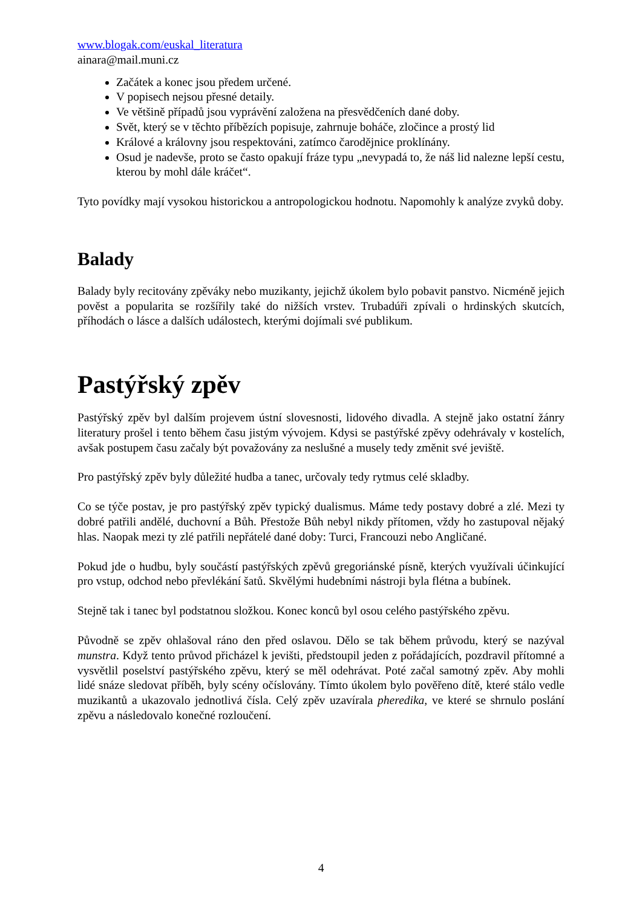www.blogak.com/euskal_literatura
ainara@mail.muni.cz
Začátek a konec jsou předem určené.
V popisech nejsou přesné detaily.
Ve většině případů jsou vyprávění založena na přesvědčeních dané doby.
Svět, který se v těchto příbězích popisuje, zahrnuje boháče, zločince a prostý lid
Králové a královny jsou respektováni, zatímco čarodějnice proklínány.
Osud je nadevše, proto se často opakují fráze typu „nevypadá to, že náš lid nalezne lepší cestu, kterou by mohl dále kráčet“.
Tyto povídky mají vysokou historickou a antropologickou hodnotu. Napomohly k analýze zvyků doby.
Balady
Balady byly recitovány zpěváky nebo muzikanty, jejichž úkolem bylo pobavit panstvo. Nicméně jejich pověst a popularita se rozšířily také do nižších vrstev. Trubadúři zpívali o hrdinských skutcích, příhodách o lásce a dalších událostech, kterými dojímali své publikum.
Pastýřský zpěv
Pastýřský zpěv byl dalším projevem ústní slovesnosti, lidového divadla. A stejně jako ostatní žánry literatury prošel i tento během času jistým vývojem. Kdysi se pastýřské zpěvy odehrávaly v kostelích, avšak postupem času začaly být považovány za neslušné a musely tedy změnit své jeviště.
Pro pastýřský zpěv byly důležité hudba a tanec, určovaly tedy rytmus celé skladby.
Co se týče postav, je pro pastýřský zpěv typický dualismus. Máme tedy postavy dobré a zlé. Mezi ty dobré patřili andělé, duchovní a Bůh. Přestože Bůh nebyl nikdy přítomen, vždy ho zastupoval nějaký hlas. Naopak mezi ty zlé patřili nepřátelé dané doby: Turci, Francouzi nebo Angličané.
Pokud jde o hudbu, byly součástí pastýřských zpěvů gregoriánské písně, kterých využívali účinkující pro vstup, odchod nebo převlékání šatů. Skvělými hudebními nástroji byla flétna a bubínek.
Stejně tak i tanec byl podstatnou složkou. Konec konců byl osou celého pastýřského zpěvu.
Původně se zpěv ohlašoval ráno den před oslavou. Dělo se tak během průvodu, který se nazýval munstra. Když tento průvod přicházel k jevišti, předstoupil jeden z pořádajících, pozdravil přítomné a vysvětlil poselství pastýřského zpěvu, který se měl odehrávat. Poté začal samotný zpěv. Aby mohli lidé snáze sledovat příběh, byly scény očíslovány. Tímto úkolem bylo pověřeno dítě, které stálo vedle muzikantů a ukazovalo jednotlivá čísla. Celý zpěv uzavírala pheredika, ve které se shrnulo poslání zpěvu a následovalo konečné rozloučení.
4